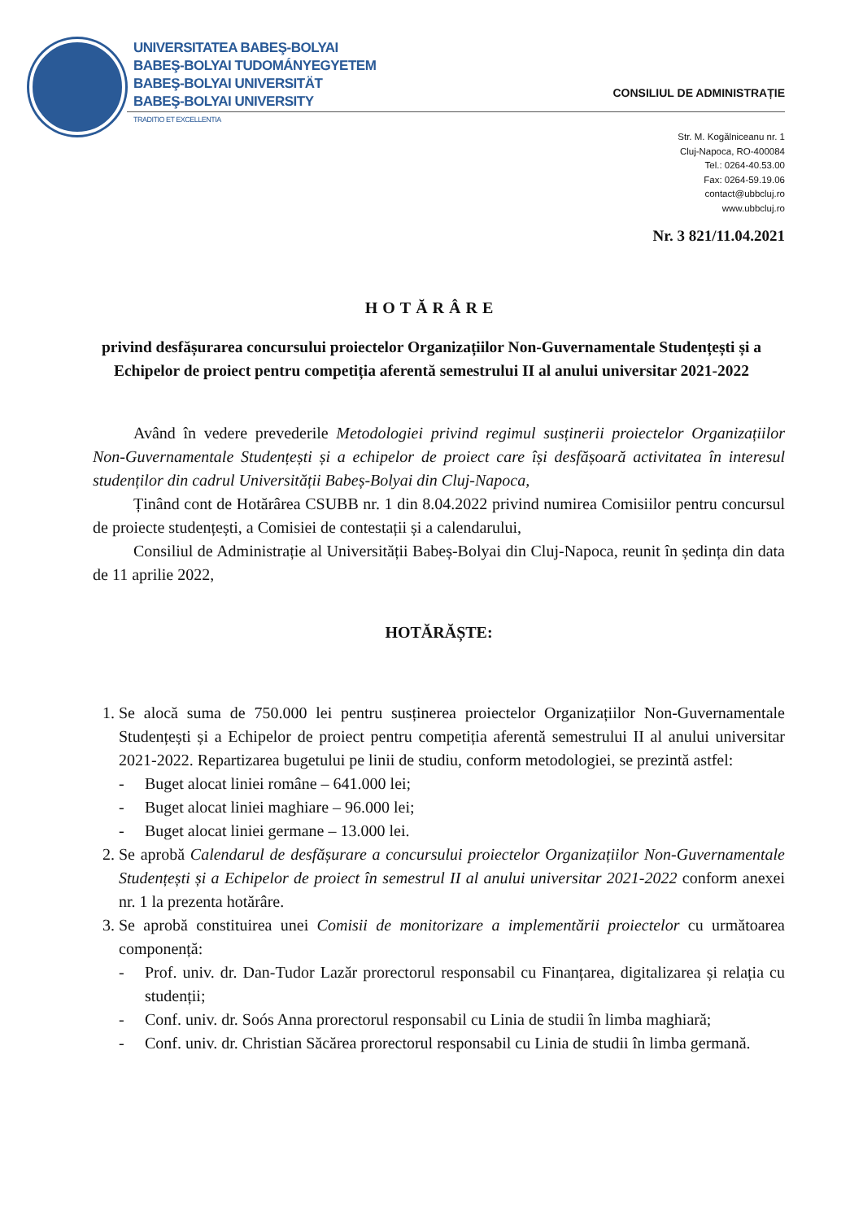UNIVERSITATEA BABEŞ-BOLYAI
BABEŞ-BOLYAI TUDOMÁNYEGYETEM
BABEŞ-BOLYAI UNIVERSITÄT
BABEŞ-BOLYAI UNIVERSITY
TRADITIO ET EXCELLENTIA
CONSILIUL DE ADMINISTRAȚIE
Str. M. Kogălniceanu nr. 1
Cluj-Napoca, RO-400084
Tel.: 0264-40.53.00
Fax: 0264-59.19.06
contact@ubbcluj.ro
www.ubbcluj.ro
Nr. 3 821/11.04.2021
HOTĂRÂRE
privind desfășurarea concursului proiectelor Organizațiilor Non-Guvernamentale Studențești și a Echipelor de proiect pentru competiția aferentă semestrului II al anului universitar 2021-2022
Având în vedere prevederile Metodologiei privind regimul susținerii proiectelor Organizațiilor Non-Guvernamentale Studențești și a echipelor de proiect care își desfășoară activitatea în interesul studenților din cadrul Universității Babeș-Bolyai din Cluj-Napoca,
Ținând cont de Hotărârea CSUBB nr. 1 din 8.04.2022 privind numirea Comisiilor pentru concursul de proiecte studențești, a Comisiei de contestații și a calendarului,
Consiliul de Administrație al Universității Babeș-Bolyai din Cluj-Napoca, reunit în ședința din data de 11 aprilie 2022,
HOTĂRĂȘTE:
1. Se alocă suma de 750.000 lei pentru susținerea proiectelor Organizațiilor Non-Guvernamentale Studențești și a Echipelor de proiect pentru competiția aferentă semestrului II al anului universitar 2021-2022. Repartizarea bugetului pe linii de studiu, conform metodologiei, se prezintă astfel:
- Buget alocat liniei române – 641.000 lei;
- Buget alocat liniei maghiare – 96.000 lei;
- Buget alocat liniei germane – 13.000 lei.
2. Se aprobă Calendarul de desfășurare a concursului proiectelor Organizațiilor Non-Guvernamentale Studențești și a Echipelor de proiect în semestrul II al anului universitar 2021-2022 conform anexei nr. 1 la prezenta hotărâre.
3. Se aprobă constituirea unei Comisii de monitorizare a implementării proiectelor cu următoarea componență:
- Prof. univ. dr. Dan-Tudor Lazăr prorectorul responsabil cu Finanțarea, digitalizarea și relația cu studenții;
- Conf. univ. dr. Soós Anna prorectorul responsabil cu Linia de studii în limba maghiară;
- Conf. univ. dr. Christian Săcărea prorectorul responsabil cu Linia de studii în limba germană.